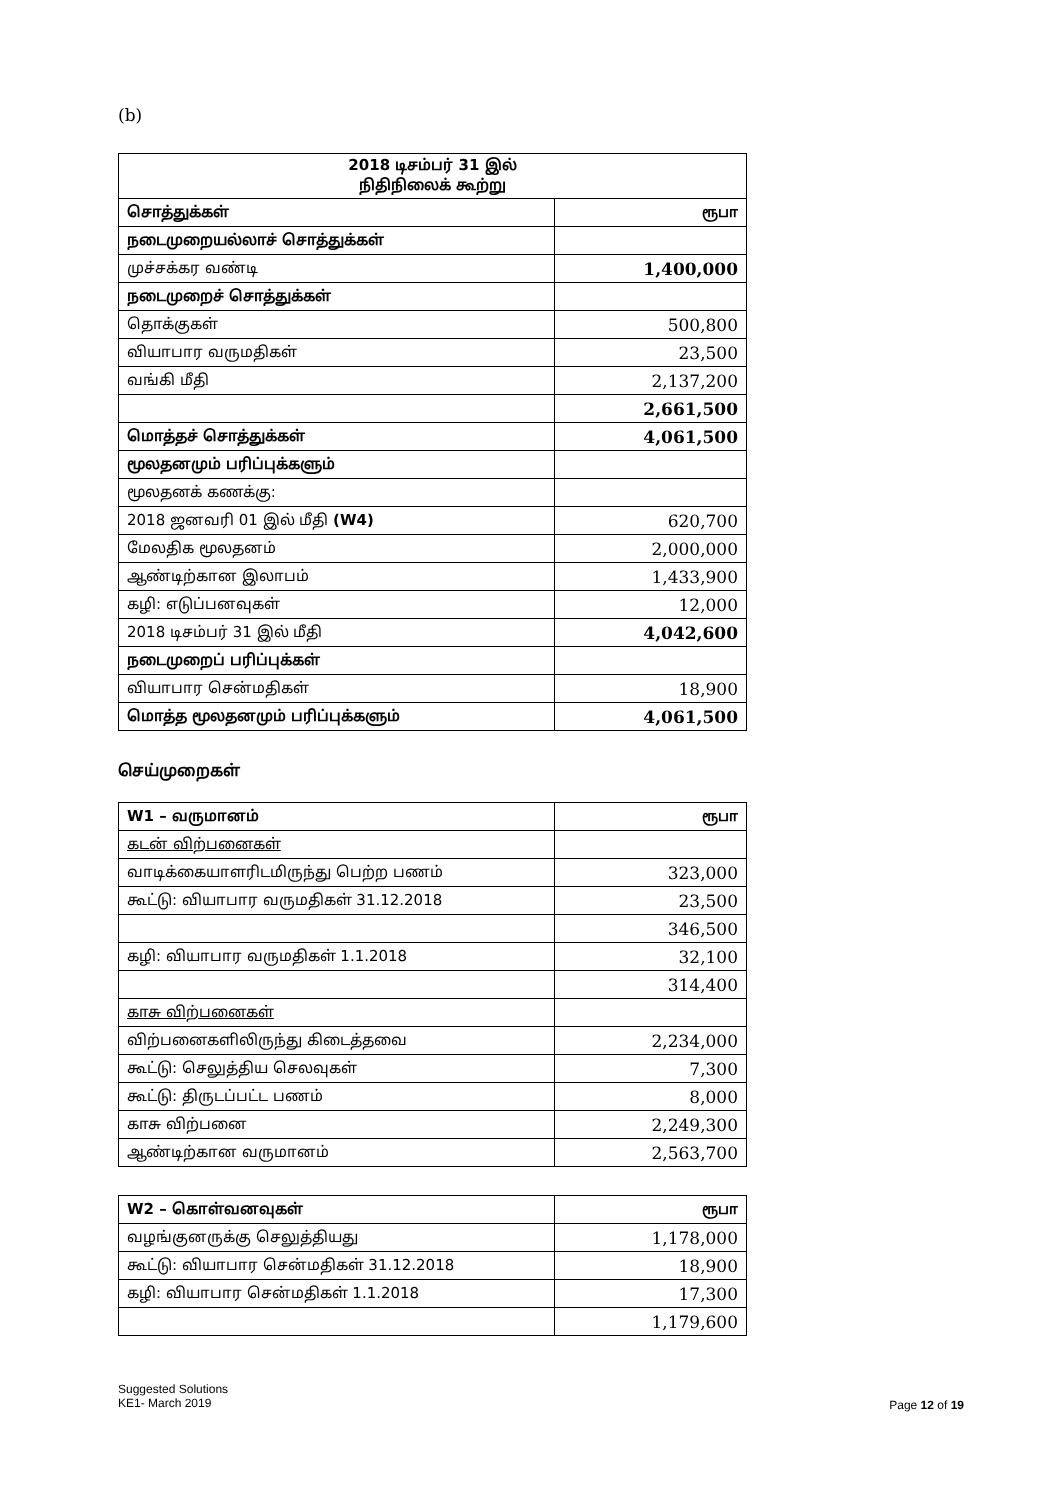(b)
| 2018 டிசம்பர் 31 இல் நிதிநிலைக் கூற்று | |
| --- | --- |
| சொத்துக்கள் | ரூபா |
| நடைமுறையல்லாச் சொத்துக்கள் | |
| முச்சக்கர வண்டி | 1,400,000 |
| நடைமுறைச் சொத்துக்கள் | |
| தொக்குகள் | 500,800 |
| வியாபார வருமதிகள் | 23,500 |
| வங்கி மீதி | 2,137,200 |
| | 2,661,500 |
| மொத்தச் சொத்துக்கள் | 4,061,500 |
| மூலதனமும் பரிப்புக்களும் | |
| மூலதனக் கணக்கு: | |
| 2018 ஜனவரி 01 இல் மீதி (W4) | 620,700 |
| மேலதிக மூலதனம் | 2,000,000 |
| ஆண்டிற்கான இலாபம் | 1,433,900 |
| கழி: எடுப்பனவுகள் | 12,000 |
| 2018 டிசம்பர் 31 இல் மீதி | 4,042,600 |
| நடைமுறைப் பரிப்புக்கள் | |
| வியாபார சென்மதிகள் | 18,900 |
| மொத்த மூலதனமும் பரிப்புக்களும் | 4,061,500 |
செய்முறைகள்
| W1 – வருமானம் | ரூபா |
| கடன் விற்பனைகள் | |
| வாடிக்கையாளரிடமிருந்து பெற்ற பணம் | 323,000 |
| கூட்டு: வியாபார வருமதிகள் 31.12.2018 | 23,500 |
| | 346,500 |
| கழி: வியாபார வருமதிகள் 1.1.2018 | 32,100 |
| | 314,400 |
| காசு விற்பனைகள் | |
| விற்பனைகளிலிருந்து கிடைத்தவை | 2,234,000 |
| கூட்டு: செலுத்திய செலவுகள் | 7,300 |
| கூட்டு: திருடப்பட்ட பணம் | 8,000 |
| காசு விற்பனை | 2,249,300 |
| ஆண்டிற்கான வருமானம் | 2,563,700 |
| W2 – கொள்வனவுகள் | ரூபா |
| வழங்குனருக்கு செலுத்தியது | 1,178,000 |
| கூட்டு: வியாபார சென்மதிகள் 31.12.2018 | 18,900 |
| கழி: வியாபார சென்மதிகள் 1.1.2018 | 17,300 |
| | 1,179,600 |
Suggested Solutions
KE1- March 2019
Page 12 of 19